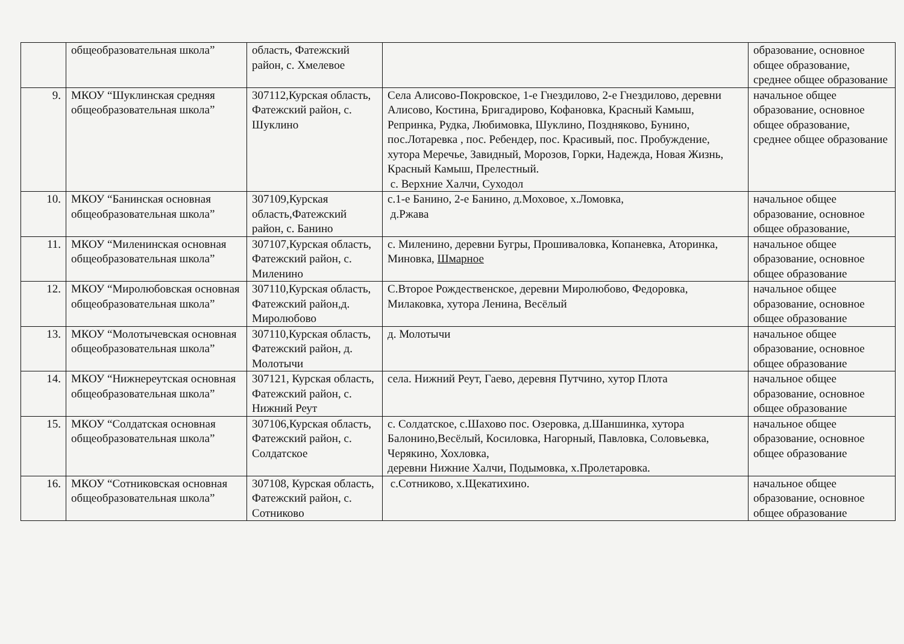| | общеобразовательная школа” | область, Фатежский район, с. Хмелевое | | образование, основное общее образование, среднее общее образование |
| 9. | МКОУ “Шуклинская средняя общеобразовательная школа” | 307112,Курская область, Фатежский район, с. Шуклино | Села Алисово-Покровское, 1-е Гнездилово, 2-е Гнездилово, деревни Алисово, Костина, Бригадирово, Кофановка, Красный Камыш, Репринка, Рудка, Любимовка, Шуклино, Поздняково, Бунино, пос.Лотаревка , пос. Ребендер, пос. Красивый, пос. Пробуждение, хутора Меречье, Завидный, Морозов, Горки, Надежда, Новая Жизнь, Красный Камыш, Прелестный. с. Верхние Халчи, Суходол | начальное общее образование, основное общее образование, среднее общее образование |
| 10. | МКОУ “Банинская основная общеобразовательная школа” | 307109,Курская область,Фатежский район, с. Банино | с.1-е Банино, 2-е Банино, д.Моховое, х.Ломовка, д.Ржава | начальное общее образование, основное общее образование, |
| 11. | МКОУ “Миленинская основная общеобразовательная школа” | 307107,Курская область, Фатежский район, с. Миленино | с. Миленино, деревни Бугры, Прошиваловка, Копаневка, Аторинка, Миновка, Шмарное | начальное общее образование, основное общее образование |
| 12. | МКОУ “Миролюбовская основная общеобразовательная школа” | 307110,Курская область, Фатежский район,д. Миролюбово | С.Второе Рождественское, деревни Миролюбово, Федоровка, Милаковка, хутора Ленина, Весёлый | начальное общее образование, основное общее образование |
| 13. | МКОУ “Молотычевская основная общеобразовательная школа” | 307110,Курская область, Фатежский район, д. Молотычи | д. Молотычи | начальное общее образование, основное общее образование |
| 14. | МКОУ “Нижнереутская основная общеобразовательная школа” | 307121, Курская область, Фатежский район, с. Нижний Реут | села. Нижний Реут, Гаево, деревня Путчино, хутор Плота | начальное общее образование, основное общее образование |
| 15. | МКОУ “Солдатская основная общеобразовательная школа” | 307106,Курская область, Фатежский район, с. Солдатское | с. Солдатское, с.Шахово пос. Озеровка, д.Шаншинка, хутора Балонино,Весёлый, Косиловка, Нагорный, Павловка, Соловьевка, Черякино, Хохловка, деревни Нижние Халчи, Подымовка, х.Пролетаровка. | начальное общее образование, основное общее образование |
| 16. | МКОУ “Сотниковская основная общеобразовательная школа” | 307108, Курская область, Фатежский район, с. Сотниково | с.Сотниково, х.Щекатихино. | начальное общее образование, основное общее образование |